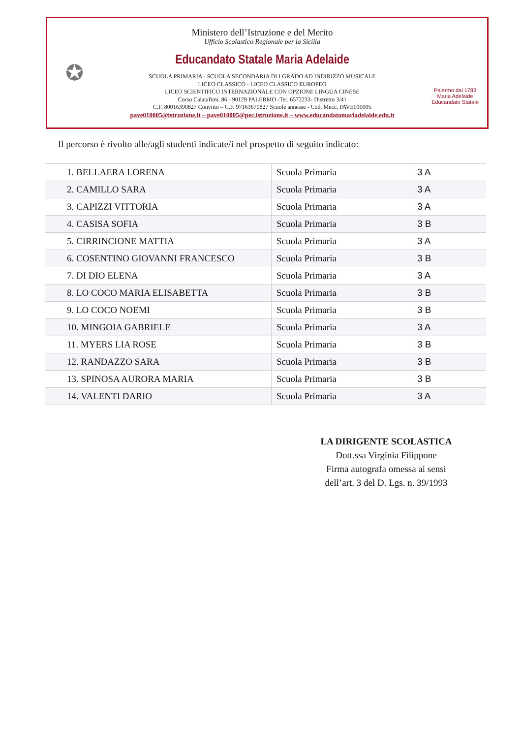✪
Ministero dell’Istruzione e del Merito
Ufficio Scolastico Regionale per la Sicilia
Educandato Statale Maria Adelaide
SCUOLA PRIMARIA - SCUOLA SECONDARIA DI I GRADO AD INDIRIZZO MUSICALE
LICEO CLASSICO - LICEO CLASSICO EUROPEO
LICEO SCIENTIFICO INTERNAZIONALE CON OPZIONE LINGUA CINESE
Corso Calatafimi, 86 - 90129 PALERMO -Tel. 6572233- Distretto 3/41
C.F. 80016390827 Convitto – C.F. 97163670827 Scuole annesse - Cod. Mecc. PAVE010005
pave010005@istruzione.it – pave010005@pec.istruzione.it – www.educandatomariadelaide.edu.it
Palermo dal 1783
Maria Adelaide
Educandato Statale
Il percorso è rivolto alle/agli studenti indicate/i nel prospetto di seguito indicato:
| 1. BELLAERA LORENA | Scuola Primaria | 3 A |
| 2. CAMILLO SARA | Scuola Primaria | 3 A |
| 3. CAPIZZI VITTORIA | Scuola Primaria | 3 A |
| 4. CASISA SOFIA | Scuola Primaria | 3 B |
| 5. CIRRINCIONE MATTIA | Scuola Primaria | 3 A |
| 6. COSENTINO GIOVANNI FRANCESCO | Scuola Primaria | 3 B |
| 7. DI DIO ELENA | Scuola Primaria | 3 A |
| 8. LO COCO MARIA ELISABETTA | Scuola Primaria | 3 B |
| 9. LO COCO NOEMI | Scuola Primaria | 3 B |
| 10. MINGOIA GABRIELE | Scuola Primaria | 3 A |
| 11. MYERS LIA ROSE | Scuola Primaria | 3 B |
| 12. RANDAZZO SARA | Scuola Primaria | 3 B |
| 13. SPINOSA AURORA MARIA | Scuola Primaria | 3 B |
| 14. VALENTI DARIO | Scuola Primaria | 3 A |
LA DIRIGENTE SCOLASTICA
Dott.ssa Virginia Filippone
Firma autografa omessa ai sensi
dell’art. 3 del D. Lgs. n. 39/1993